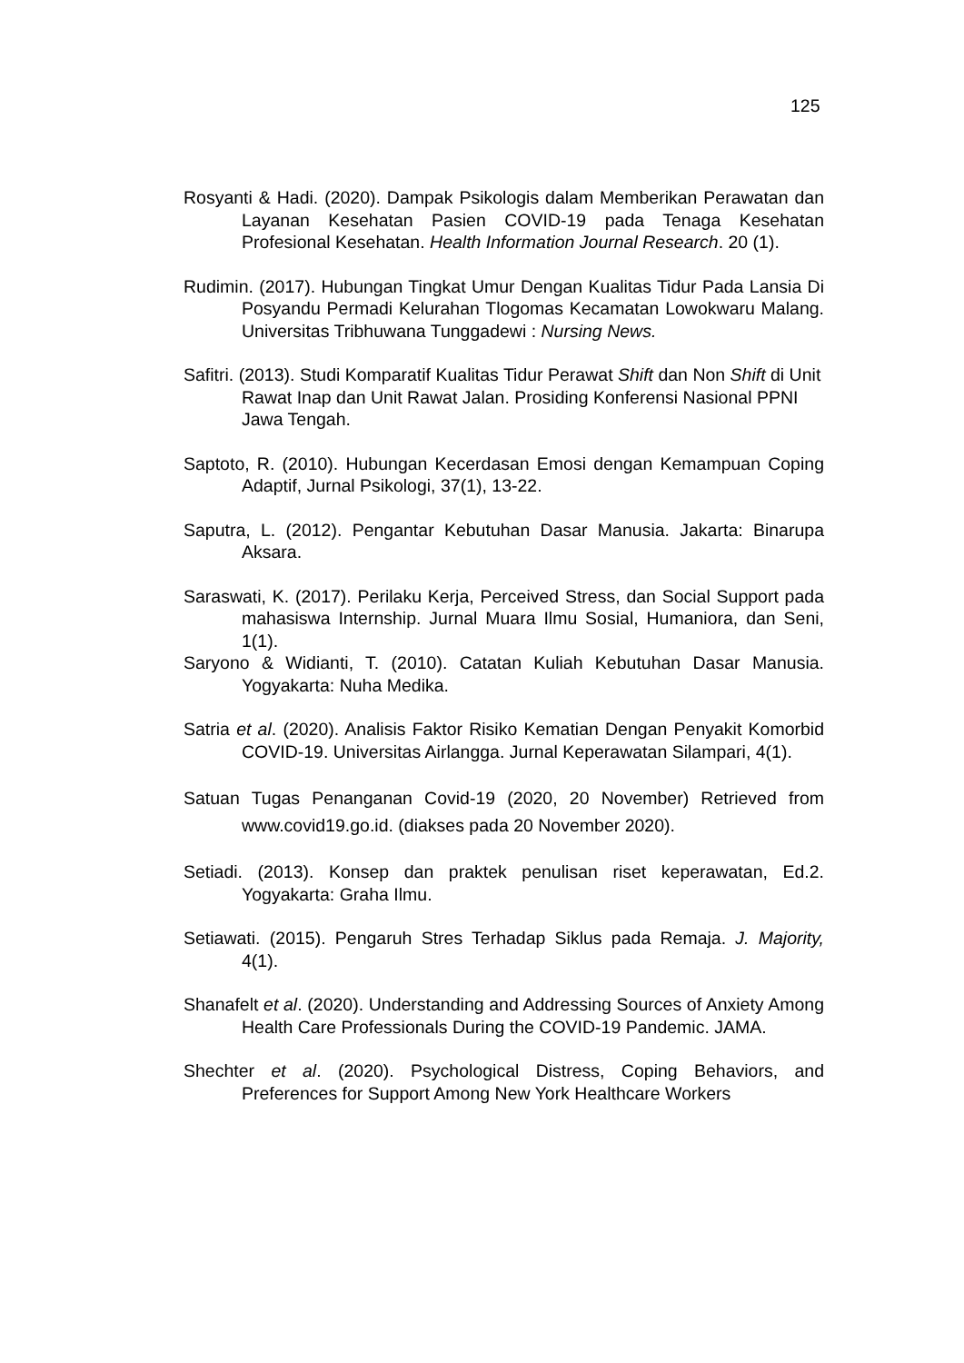125
Rosyanti & Hadi. (2020). Dampak Psikologis dalam Memberikan Perawatan dan Layanan Kesehatan Pasien COVID-19 pada Tenaga Kesehatan Profesional Kesehatan. Health Information Journal Research. 20 (1).
Rudimin. (2017). Hubungan Tingkat Umur Dengan Kualitas Tidur Pada Lansia Di Posyandu Permadi Kelurahan Tlogomas Kecamatan Lowokwaru Malang. Universitas Tribhuwana Tunggadewi : Nursing News.
Safitri. (2013). Studi Komparatif Kualitas Tidur Perawat Shift dan Non Shift di Unit Rawat Inap dan Unit Rawat Jalan. Prosiding Konferensi Nasional PPNI Jawa Tengah.
Saptoto, R. (2010). Hubungan Kecerdasan Emosi dengan Kemampuan Coping Adaptif, Jurnal Psikologi, 37(1), 13-22.
Saputra, L. (2012). Pengantar Kebutuhan Dasar Manusia. Jakarta: Binarupa Aksara.
Saraswati, K. (2017). Perilaku Kerja, Perceived Stress, dan Social Support pada mahasiswa Internship. Jurnal Muara Ilmu Sosial, Humaniora, dan Seni, 1(1).
Saryono & Widianti, T. (2010). Catatan Kuliah Kebutuhan Dasar Manusia. Yogyakarta: Nuha Medika.
Satria et al. (2020). Analisis Faktor Risiko Kematian Dengan Penyakit Komorbid COVID-19. Universitas Airlangga. Jurnal Keperawatan Silampari, 4(1).
Satuan Tugas Penanganan Covid-19 (2020, 20 November) Retrieved from www.covid19.go.id. (diakses pada 20 November 2020).
Setiadi. (2013). Konsep dan praktek penulisan riset keperawatan, Ed.2. Yogyakarta: Graha Ilmu.
Setiawati. (2015). Pengaruh Stres Terhadap Siklus pada Remaja. J. Majority, 4(1).
Shanafelt et al. (2020). Understanding and Addressing Sources of Anxiety Among Health Care Professionals During the COVID-19 Pandemic. JAMA.
Shechter et al. (2020). Psychological Distress, Coping Behaviors, and Preferences for Support Among New York Healthcare Workers